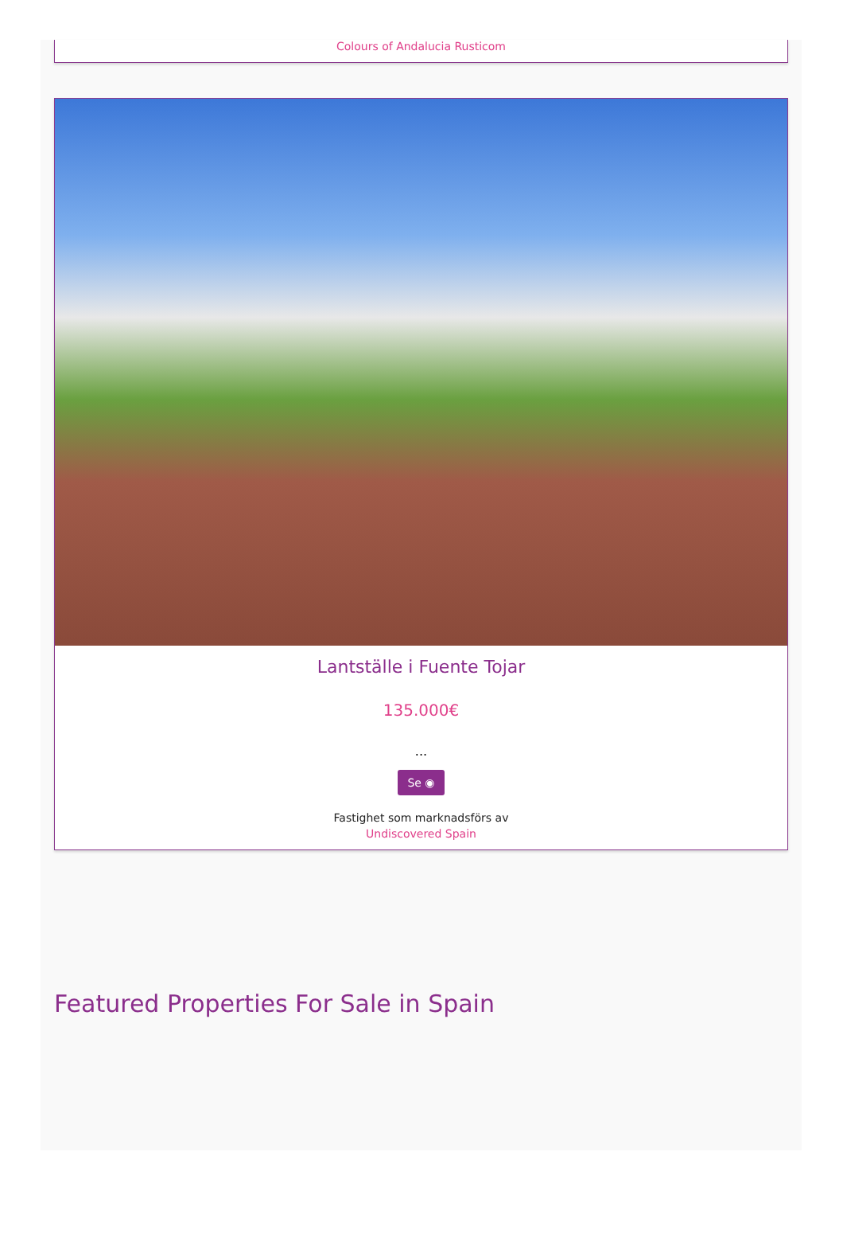Colours of Andalucia Rusticom
Lantställe i Fuente Tojar
135.000€
...
Se ◉
Fastighet som marknadsförs av
Undiscovered Spain
Featured Properties For Sale in Spain